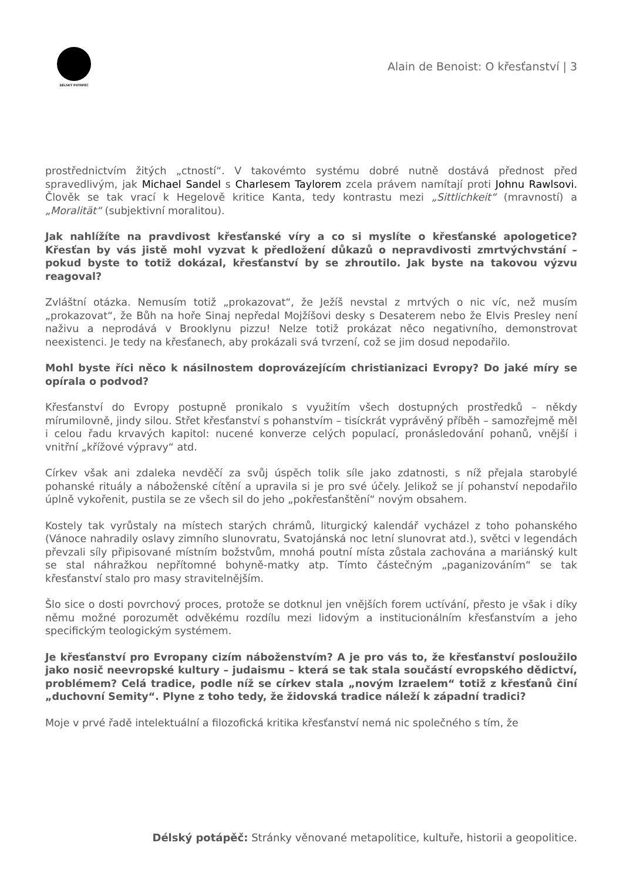DÉLSKÝ POTÁPĚČ
Alain de Benoist: O křesťanství | 3
prostřednictvím žitých „ctností“. V takovémto systému dobré nutně dostává přednost před spravedlivým, jak Michael Sandel s Charlesem Taylorem zcela právem namítají proti Johnu Rawlsovi. Člověk se tak vrací k Hegelově kritice Kanta, tedy kontrastu mezi „Sittlichkeit“ (mravností) a „Moralität“ (subjektivní moralitou).
Jak nahlížíte na pravdivost křesťanské víry a co si myslíte o křesťanské apologetice? Křesťan by vás jistě mohl vyzvat k předložení důkazů o nepravdivosti zmrtvýchvstání – pokud byste to totiž dokázal, křesťanství by se zhroutilo. Jak byste na takovou výzvu reagoval?
Zvláštní otázka. Nemusím totiž „prokazovat“, že Ježíš nevstal z mrtvých o nic víc, než musím „prokazovat“, že Bůh na hoře Sinaj nepředal Mojžíšovi desky s Desaterem nebo že Elvis Presley není naživu a neprodává v Brooklynu pizzu! Nelze totiž prokázat něco negativního, demonstrovat neexistenci. Je tedy na křesťanech, aby prokázali svá tvrzení, což se jim dosud nepodařilo.
Mohl byste říci něco k násilnostem doprovázejícím christianizaci Evropy? Do jaké míry se opírala o podvod?
Křesťanství do Evropy postupně pronikalo s využitím všech dostupných prostředků – někdy mírumilovně, jindy silou. Střet křesťanství s pohanstvím – tisíckrát vyprávěný příběh – samozřejmě měl i celou řadu krvavých kapitol: nucené konverze celých populací, pronásledování pohanů, vnější i vnitřní „křížové výpravy“ atd.
Církev však ani zdaleka nevděčí za svůj úspěch tolik síle jako zdatnosti, s níž přejala starobylé pohanské rituály a náboženské cítění a upravila si je pro své účely. Jelikož se jí pohanství nepodařilo úplně vykořenit, pustila se ze všech sil do jeho „pokřesťanštění“ novým obsahem.
Kostely tak vyrůstaly na místech starých chrámů, liturgický kalendář vycházel z toho pohanského (Vánoce nahradily oslavy zimního slunovratu, Svatojánská noc letní slunovrat atd.), světci v legendách převzali síly připisované místním božstvům, mnohá poutní místa zůstala zachována a mariánský kult se stal náhražkou nepřítomné bohyně-matky atp. Tímto částečným „paganizováním“ se tak křesťanství stalo pro masy stravitelnějším.
Šlo sice o dosti povrchový proces, protože se dotknul jen vnějších forem uctívání, přesto je však i díky němu možné porozumět odvěkému rozdílu mezi lidovým a institucionálním křesťanstvím a jeho specifickým teologickým systémem.
Je křesťanství pro Evropany cizím náboženstvím? A je pro vás to, že křesťanství posloužilo jako nosič neevropské kultury – judaismu – která se tak stala součástí evropského dědictví, problémem? Celá tradice, podle níž se církev stala „novým Izraelem“ totiž z křesťanů činí „duchovní Semity“. Plyne z toho tedy, že židovská tradice náleží k západní tradici?
Moje v prvé řadě intelektuální a filozofická kritika křesťanství nemá nic společného s tím, že
Délský potápěč: Stránky věnované metapolitice, kultuře, historii a geopolitice.